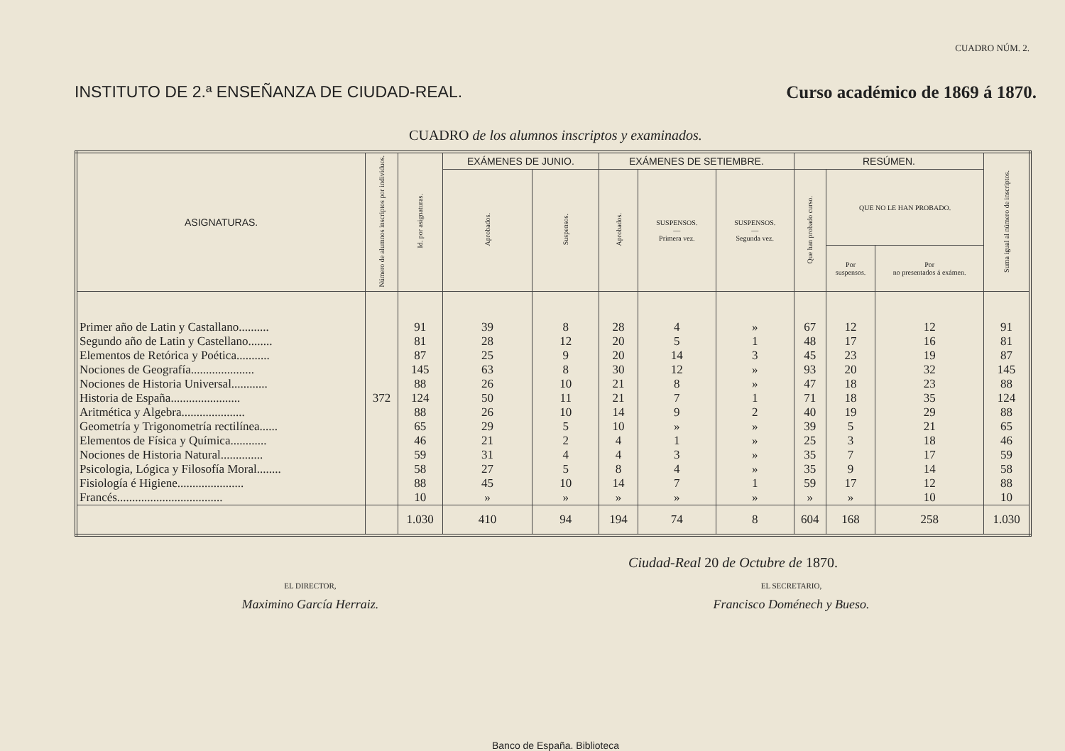CUADRO NÚM. 2.
INSTITUTO DE 2.ª ENSEÑANZA DE CIUDAD-REAL. Curso académico de 1869 á 1870.
CUADRO de los alumnos inscriptos y examinados.
| ASIGNATURAS. | Número de alumnos inscriptos por individuos. | Id. por asignaturas. | EXÁMENES DE JUNIO. | | EXÁMENES DE SETIEMBRE. | | | RESÚMEN. | | | Suma igual al número de inscriptos. |
| --- | --- | --- | --- | --- | --- | --- | --- | --- | --- | --- | --- |
| | | | Aprobados. | Suspensos. | Aprobados. | SUSPENSOS. — Primera vez. | SUSPENSOS. — Segunda vez. | Que han probado curso. | QUE NO LE HAN PROBADO. | | |
| | | | | | | | | | Por suspensos. | Por no presentados á exámen. | |
| Primer año de Latin y Castallano.......... | 372 | 91 | 39 | 8 | 28 | 4 | » | 67 | 12 | 12 | 91 |
| Segundo año de Latin y Castellano........ | | 81 | 28 | 12 | 20 | 5 | 1 | 48 | 17 | 16 | 81 |
| Elementos de Retórica y Poética........... | | 87 | 25 | 9 | 20 | 14 | 3 | 45 | 23 | 19 | 87 |
| Nociones de Geografía..................... | | 145 | 63 | 8 | 30 | 12 | » | 93 | 20 | 32 | 145 |
| Nociones de Historia Universal............ | | 88 | 26 | 10 | 21 | 8 | » | 47 | 18 | 23 | 88 |
| Historia de España....................... | | 124 | 50 | 11 | 21 | 7 | 1 | 71 | 18 | 35 | 124 |
| Aritmética y Algebra..................... | | 88 | 26 | 10 | 14 | 9 | 2 | 40 | 19 | 29 | 88 |
| Geometría y Trigonometría rectilínea...... | | 65 | 29 | 5 | 10 | » | » | 39 | 5 | 21 | 65 |
| Elementos de Física y Química............ | | 46 | 21 | 2 | 4 | 1 | » | 25 | 3 | 18 | 46 |
| Nociones de Historia Natural.............. | | 59 | 31 | 4 | 4 | 3 | » | 35 | 7 | 17 | 59 |
| Psicologia, Lógica y Filosofía Moral........ | | 58 | 27 | 5 | 8 | 4 | » | 35 | 9 | 14 | 58 |
| Fisiología é Higiene...................... | | 88 | 45 | 10 | 14 | 7 | 1 | 59 | 17 | 12 | 88 |
| Francés................................... | | 10 | » | » | » | » | » | » | » | 10 | 10 |
| | | 1.030 | 410 | 94 | 194 | 74 | 8 | 604 | 168 | 258 | 1.030 |
Ciudad-Real 20 de Octubre de 1870.
EL DIRECTOR,
Maximino García Herraiz.
EL SECRETARIO,
Francisco Doménech y Bueso.
Banco de España. Biblioteca